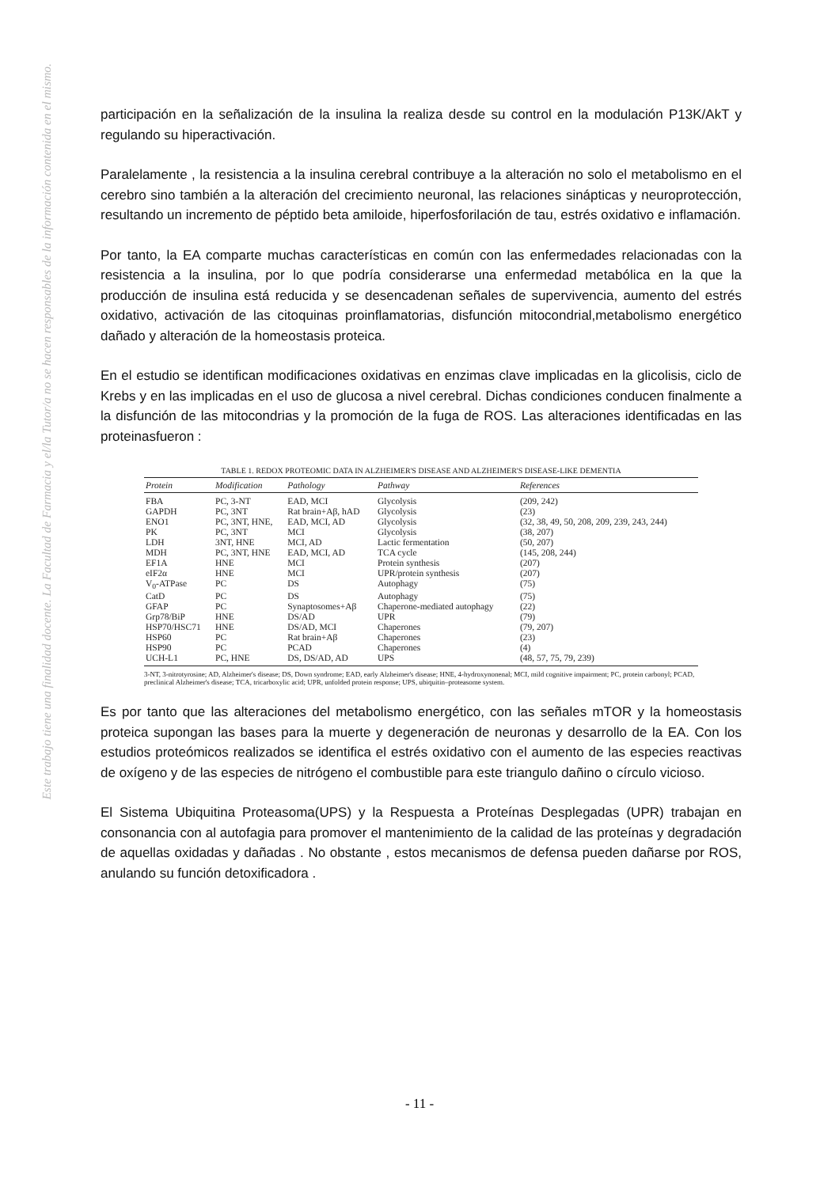Este trabajo tiene una finalidad docente. La Facultad de Farmacia y el/la Tutor/a no se hacen responsables de la información contenida en el mismo.
participación en la señalización de la insulina la realiza desde su control en la modulación P13K/AkT y regulando su hiperactivación.
Paralelamente , la resistencia a la insulina cerebral contribuye a la alteración no solo el metabolismo en el cerebro sino también a la alteración del crecimiento neuronal, las relaciones sinápticas y neuroprotección, resultando un incremento de péptido beta amiloide, hiperfosforilación de tau, estrés oxidativo e inflamación.
Por tanto, la EA comparte muchas características en común con las enfermedades relacionadas con la resistencia a la insulina, por lo que podría considerarse una enfermedad metabólica en la que la producción de insulina está reducida y se desencadenan señales de supervivencia, aumento del estrés oxidativo, activación de las citoquinas proinflamatorias, disfunción mitocondrial,metabolismo energético dañado y alteración de la homeostasis proteica.
En el estudio se identifican modificaciones oxidativas en enzimas clave implicadas en la glicolisis, ciclo de Krebs y en las implicadas en el uso de glucosa a nivel cerebral. Dichas condiciones conducen finalmente a la disfunción de las mitocondrias y la promoción de la fuga de ROS. Las alteraciones identificadas en las proteinasfueron :
TABLE 1. REDOX PROTEOMIC DATA IN ALZHEIMER'S DISEASE AND ALZHEIMER'S DISEASE-LIKE DEMENTIA
| Protein | Modification | Pathology | Pathway | References |
| --- | --- | --- | --- | --- |
| FBA | PC, 3-NT | EAD, MCI | Glycolysis | (209, 242) |
| GAPDH | PC, 3NT | Rat brain+Aβ, hAD | Glycolysis | (23) |
| ENO1 | PC, 3NT, HNE, | EAD, MCI, AD | Glycolysis | (32, 38, 49, 50, 208, 209, 239, 243, 244) |
| PK | PC, 3NT | MCI | Glycolysis | (38, 207) |
| LDH | 3NT, HNE | MCI, AD | Lactic fermentation | (50, 207) |
| MDH | PC, 3NT, HNE | EAD, MCI, AD | TCA cycle | (145, 208, 244) |
| EF1A | HNE | MCI | Protein synthesis | (207) |
| eIF2α | HNE | MCI | UPR/protein synthesis | (207) |
| V<sub>0</sub>-ATPase | PC | DS | Autophagy | (75) |
| CatD | PC | DS | Autophagy | (75) |
| GFAP | PC | Synaptosomes+Aβ | Chaperone-mediated autophagy | (22) |
| Grp78/BiP | HNE | DS/AD | UPR | (79) |
| HSP70/HSC71 | HNE | DS/AD, MCI | Chaperones | (79, 207) |
| HSP60 | PC | Rat brain+Aβ | Chaperones | (23) |
| HSP90 | PC | PCAD | Chaperones | (4) |
| UCH-L1 | PC, HNE | DS, DS/AD, AD | UPS | (48, 57, 75, 79, 239) |
3-NT, 3-nitrotyrosine; AD, Alzheimer's disease; DS, Down syndrome; EAD, early Alzheimer's disease; HNE, 4-hydroxynonenal; MCI, mild cognitive impairment; PC, protein carbonyl; PCAD, preclinical Alzheimer's disease; TCA, tricarboxylic acid; UPR, unfolded protein response; UPS, ubiquitin–proteasome system.
Es por tanto que las alteraciones del metabolismo energético, con las señales mTOR y la homeostasis proteica supongan las bases para la muerte y degeneración de neuronas y desarrollo de la EA. Con los estudios proteómicos realizados se identifica el estrés oxidativo con el aumento de las especies reactivas de oxígeno y de las especies de nitrógeno el combustible para este triangulo dañino o círculo vicioso.
El Sistema Ubiquitina Proteasoma(UPS) y la Respuesta a Proteínas Desplegadas (UPR) trabajan en consonancia con al autofagia para promover el mantenimiento de la calidad de las proteínas y degradación de aquellas oxidadas y dañadas . No obstante , estos mecanismos de defensa pueden dañarse por ROS, anulando su función detoxificadora .
- 11 -